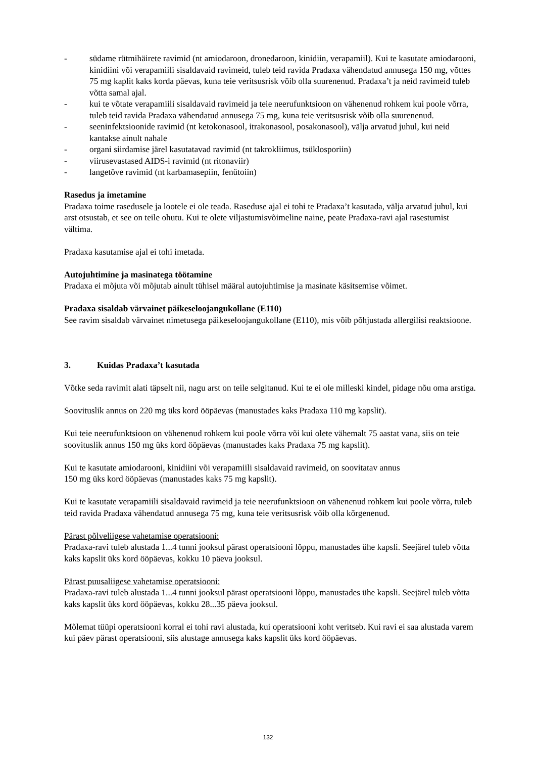- südame rütmihäirete ravimid (nt amiodaroon, dronedaroon, kinidiin, verapamiil). Kui te kasutate amiodarooni, kinidiini või verapamiili sisaldavaid ravimeid, tuleb teid ravida Pradaxa vähendatud annusega 150 mg, võttes 75 mg kaplit kaks korda päevas, kuna teie veritsusrisk võib olla suurenenud. Pradaxa’t ja neid ravimeid tuleb võtta samal ajal.
- kui te võtate verapamiili sisaldavaid ravimeid ja teie neerufunktsioon on vähenenud rohkem kui poole võrra, tuleb teid ravida Pradaxa vähendatud annusega 75 mg, kuna teie veritsusrisk võib olla suurenenud.
- seeninfektsioonide ravimid (nt ketokonasool, itrakonasool, posakonasool), välja arvatud juhul, kui neid kantakse ainult nahale
- organi siirdamise järel kasutatavad ravimid (nt takrokliimus, tsüklosporiin)
- viirusevastased AIDS-i ravimid (nt ritonaviir)
- langetõve ravimid (nt karbamasepiin, fenütoiin)
Rasedus ja imetamine
Pradaxa toime rasedusele ja lootele ei ole teada. Raseduse ajal ei tohi te Pradaxa’t kasutada, välja arvatud juhul, kui arst otsustab, et see on teile ohutu. Kui te olete viljastumisvõimeline naine, peate Pradaxa-ravi ajal rasestumist vältima.
Pradaxa kasutamise ajal ei tohi imetada.
Autojuhtimine ja masinatega töötamine
Pradaxa ei mõjuta või mõjutab ainult tühisel määral autojuhtimise ja masinate käsitsemise võimet.
Pradaxa sisaldab värvainet päikeseloojangukollane (E110)
See ravim sisaldab värvainet nimetusega päikeseloojangukollane (E110), mis võib põhjustada allergilisi reaktsioone.
3. Kuidas Pradaxa’t kasutada
Võtke seda ravimit alati täpselt nii, nagu arst on teile selgitanud. Kui te ei ole milleski kindel, pidage nõu oma arstiga.
Soovituslik annus on 220 mg üks kord ööpäevas (manustades kaks Pradaxa 110 mg kapslit).
Kui teie neerufunktsioon on vähenenud rohkem kui poole võrra või kui olete vähemalt 75 aastat vana, siis on teie soovituslik annus 150 mg üks kord ööpäevas (manustades kaks Pradaxa 75 mg kapslit).
Kui te kasutate amiodarooni, kinidiini või verapamiili sisaldavaid ravimeid, on soovitatav annus
150 mg üks kord ööpäevas (manustades kaks 75 mg kapslit).
Kui te kasutate verapamiili sisaldavaid ravimeid ja teie neerufunktsioon on vähenenud rohkem kui poole võrra, tuleb teid ravida Pradaxa vähendatud annusega 75 mg, kuna teie veritsusrisk võib olla kõrgenenud.
Pärast põlveliigese vahetamise operatsiooni:
Pradaxa-ravi tuleb alustada 1...4 tunni jooksul pärast operatsiooni lõppu, manustades ühe kapsli. Seejärel tuleb võtta kaks kapslit üks kord ööpäevas, kokku 10 päeva jooksul.
Pärast puusaliigese vahetamise operatsiooni:
Pradaxa-ravi tuleb alustada 1...4 tunni jooksul pärast operatsiooni lõppu, manustades ühe kapsli. Seejärel tuleb võtta kaks kapslit üks kord ööpäevas, kokku 28...35 päeva jooksul.
Mõlemat tüüpi operatsiooni korral ei tohi ravi alustada, kui operatsiooni koht veritseb. Kui ravi ei saa alustada varem kui päev pärast operatsiooni, siis alustage annusega kaks kapslit üks kord ööpäevas.
132